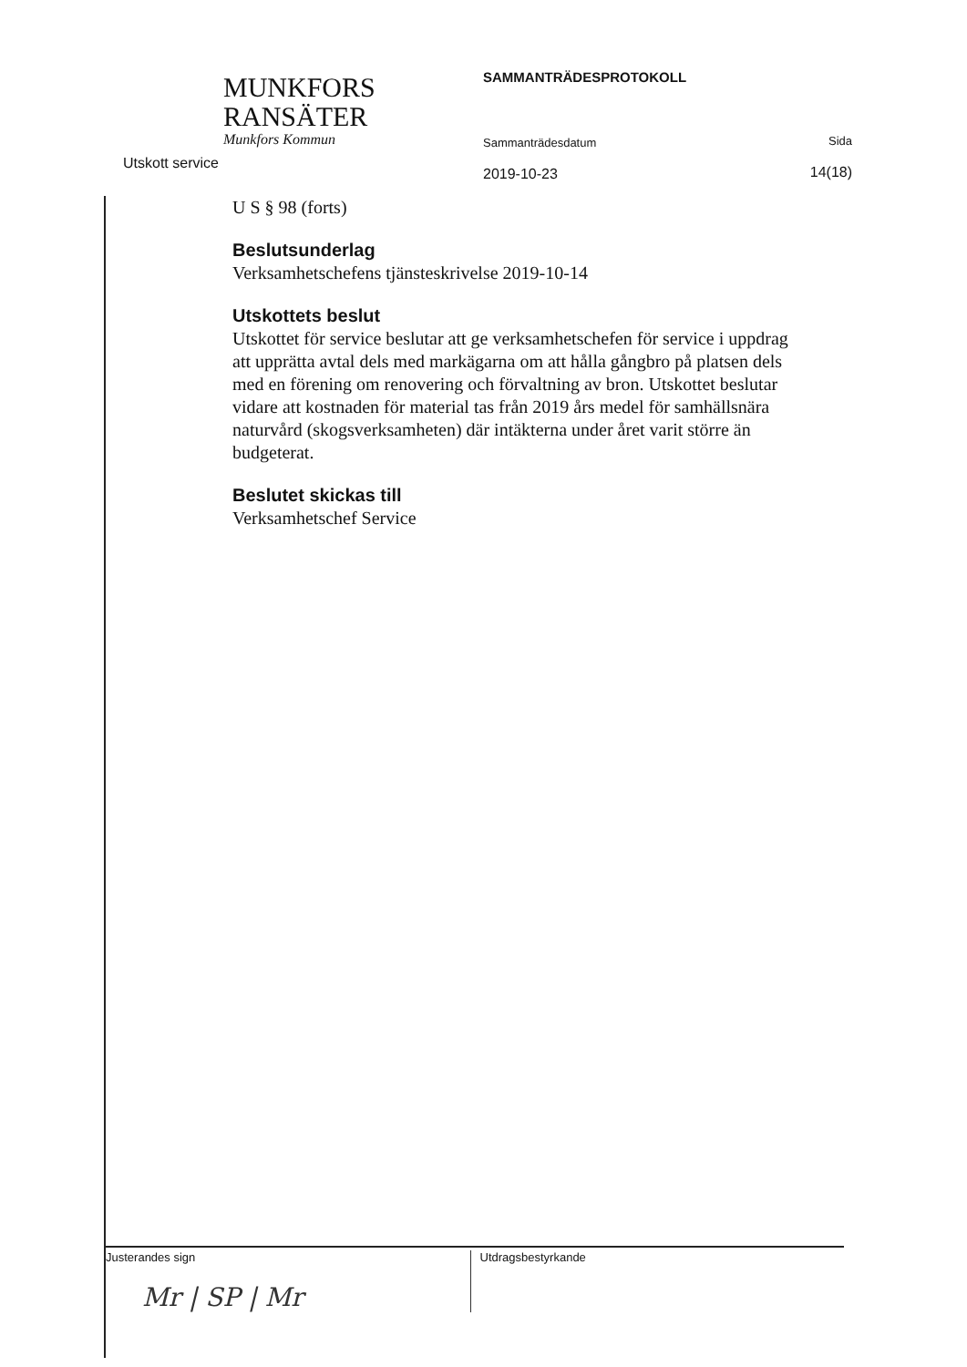MUNKFORS
RANSÄTER
Munkfors Kommun
Utskott service
SAMMANTRÄDESPROTOKOLL
Sammanträdesdatum
2019-10-23
Sida
14(18)
U S § 98 (forts)
Beslutsunderlag
Verksamhetschefens tjänsteskrivelse 2019-10-14
Utskottets beslut
Utskottet för service beslutar att ge verksamhetschefen för service i uppdrag att upprätta avtal dels med markägarna om att hålla gångbro på platsen dels med en förening om renovering och förvaltning av bron. Utskottet beslutar vidare att kostnaden för material tas från 2019 års medel för samhällsnära naturvård (skogsverksamheten) där intäkterna under året varit större än budgeterat.
Beslutet skickas till
Verksamhetschef Service
Justerandes sign
Mr | SP | Mr
Utdragsbestyrkande